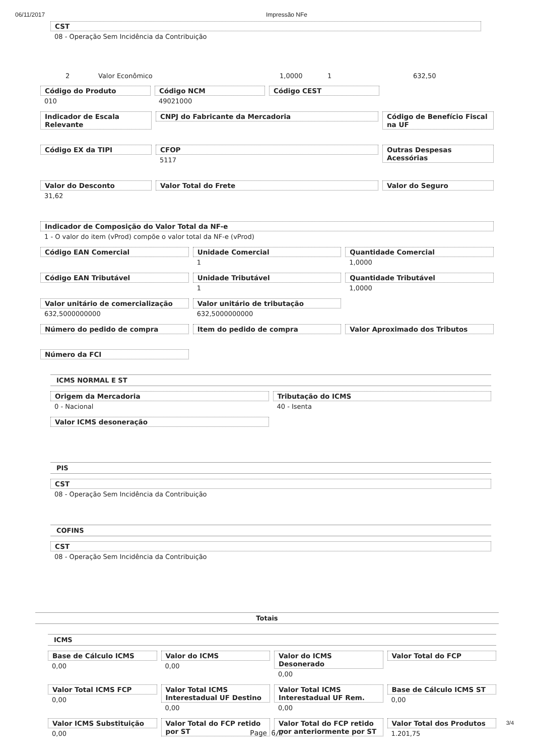06/11/2017 Impressão NFe
CST
08 - Operação Sem Incidência da Contribuição
2 Valor Econômico 1,0000 1 632,50
Código do Produto
010
Código NCM
49021000
Código CEST
Indicador de Escala Relevante CNPJ do Fabricante da Mercadoria
Código de Benefício Fiscal na UF
Código EX da TIPI CFOP
5117
Outras Despesas Acessórias
Valor do Desconto
31,62
Valor Total do Frete Valor do Seguro
Indicador de Composição do Valor Total da NF-e
1 - O valor do item (vProd) compõe o valor total da NF-e (vProd)
Código EAN Comercial Unidade Comercial
1
Quantidade Comercial
1,0000
Código EAN Tributável Unidade Tributável
1
Quantidade Tributável
1,0000
Valor unitário de comercialização
632,5000000000
Valor unitário de tributação
632,5000000000
Número do pedido de compra Item do pedido de compra Valor Aproximado dos Tributos
Número da FCI
ICMS NORMAL E ST
Origem da Mercadoria
0 - Nacional
Tributação do ICMS
40 - Isenta
Valor ICMS desoneração
PIS
CST
08 - Operação Sem Incidência da Contribuição
COFINS
CST
08 - Operação Sem Incidência da Contribuição
Totais
ICMS
Base de Cálculo ICMS
0,00
Valor do ICMS
0,00
Valor do ICMS Desonerado
0,00
Valor Total do FCP
Valor Total ICMS FCP
0,00
Valor Total ICMS Interestadual UF Destino
0,00
Valor Total ICMS Interestadual UF Rem.
0,00
Base de Cálculo ICMS ST
0,00
Valor ICMS Substituição
0,00
Valor Total do FCP retido por ST
Valor Total do FCP retido por anteriormente por ST
Valor Total dos Produtos
1.201,75
3/4
Page 6/7